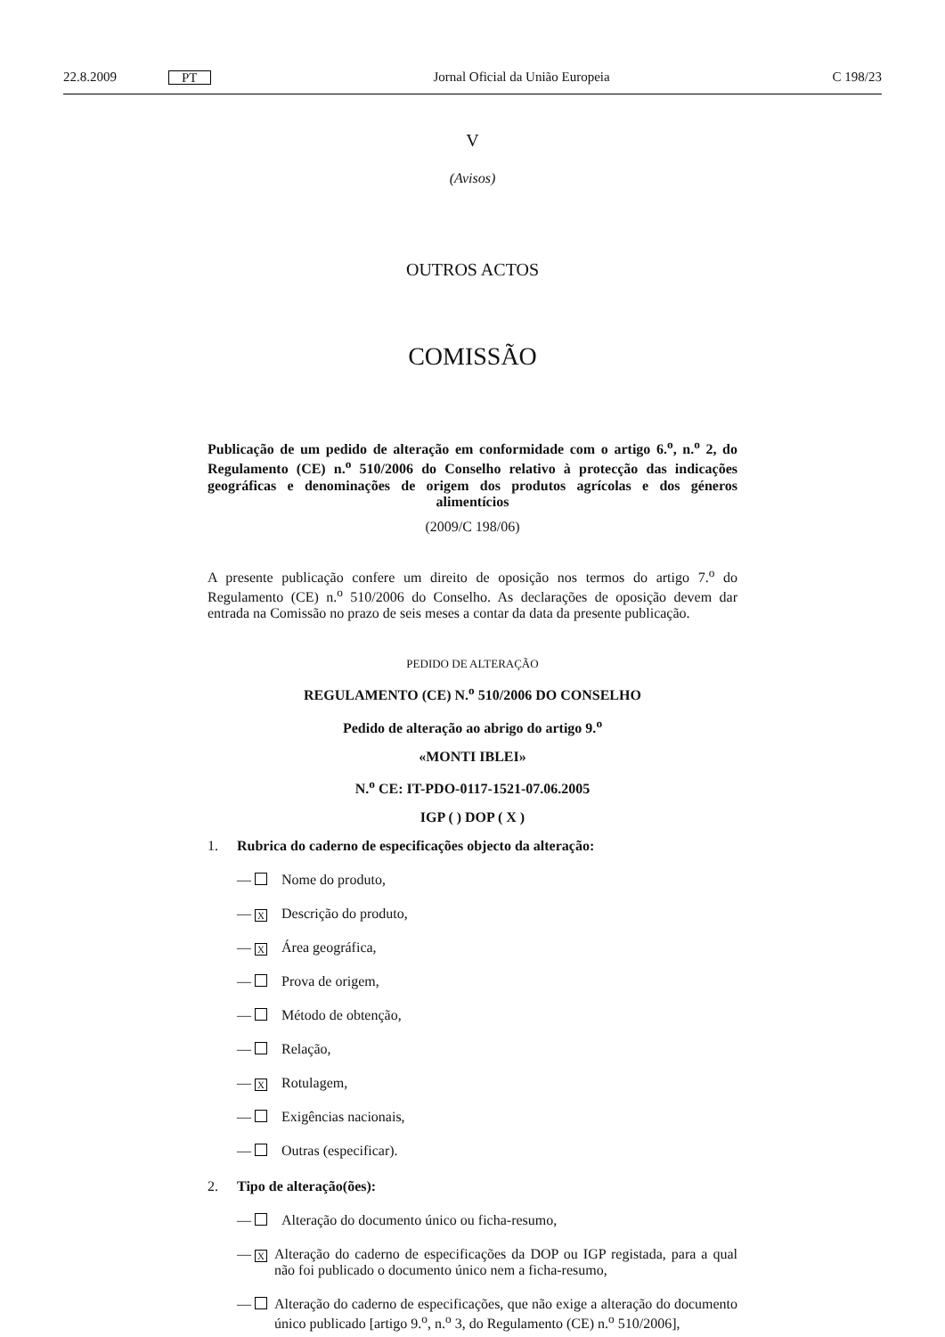22.8.2009 PT Jornal Oficial da União Europeia C 198/23
V
(Avisos)
OUTROS ACTOS
COMISSÃO
Publicação de um pedido de alteração em conformidade com o artigo 6.<sup>o</sup>, n.<sup>o</sup> 2, do Regulamento (CE) n.<sup>o</sup> 510/2006 do Conselho relativo à protecção das indicações geográficas e denominações de origem dos produtos agrícolas e dos géneros alimentícios
(2009/C 198/06)
A presente publicação confere um direito de oposição nos termos do artigo 7.<sup>o</sup> do Regulamento (CE) n.<sup>o</sup> 510/2006 do Conselho. As declarações de oposição devem dar entrada na Comissão no prazo de seis meses a contar da data da presente publicação.
PEDIDO DE ALTERAÇÃO
REGULAMENTO (CE) N.<sup>o</sup> 510/2006 DO CONSELHO
Pedido de alteração ao abrigo do artigo 9.<sup>o</sup>
«MONTI IBLEI»
N.<sup>o</sup> CE: IT-PDO-0117-1521-07.06.2005
IGP ( ) DOP ( X )
1. Rubrica do caderno de especificações objecto da alteração:
— Nome do produto,
— X Descrição do produto,
— X Área geográfica,
— Prova de origem,
— Método de obtenção,
— Relação,
— X Rotulagem,
— Exigências nacionais,
— Outras (especificar).
2. Tipo de alteração(ões):
— Alteração do documento único ou ficha-resumo,
— X Alteração do caderno de especificações da DOP ou IGP registada, para a qual não foi publicado o documento único nem a ficha-resumo,
— Alteração do caderno de especificações, que não exige a alteração do documento único publicado [artigo 9.<sup>o</sup>, n.<sup>o</sup> 3, do Regulamento (CE) n.<sup>o</sup> 510/2006],